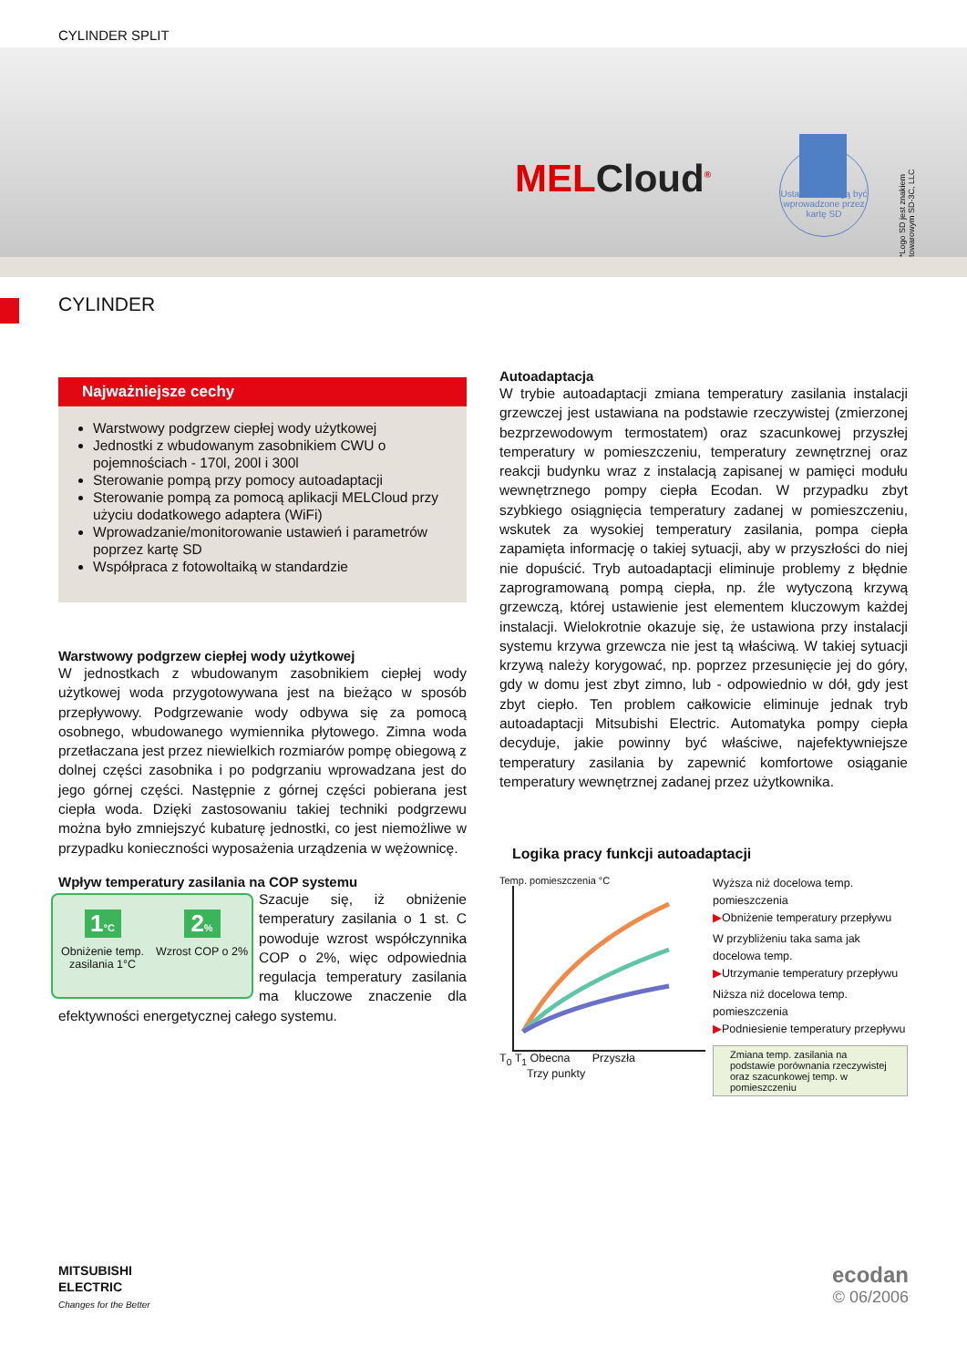CYLINDER SPLIT
MELCloud<sup>®</sup>
Ustawienia mogą być wprowadzone przez kartę SD
*Logo SD jest znakiem towarowym SD-3C, LLC
CYLINDER
Najważniejsze cechy
Warstwowy podgrzew ciepłej wody użytkowej
Jednostki z wbudowanym zasobnikiem CWU o pojemnościach - 170l, 200l i 300l
Sterowanie pompą przy pomocy autoadaptacji
Sterowanie pompą za pomocą aplikacji MELCloud przy użyciu dodatkowego adaptera (WiFi)
Wprowadzanie/monitorowanie ustawień i parametrów poprzez kartę SD
Współpraca z fotowoltaiką w standardzie
Warstwowy podgrzew ciepłej wody użytkowej
W jednostkach z wbudowanym zasobnikiem ciepłej wody użytkowej woda przygotowywana jest na bieżąco w sposób przepływowy. Podgrzewanie wody odbywa się za pomocą osobnego, wbudowanego wymiennika płytowego. Zimna woda przetłaczana jest przez niewielkich rozmiarów pompę obiegową z dolnej części zasobnika i po podgrzaniu wprowadzana jest do jego górnej części. Następnie z górnej części pobierana jest ciepła woda. Dzięki zastosowaniu takiej techniki podgrzewu można było zmniejszyć kubaturę jednostki, co jest niemożliwe w przypadku konieczności wyposażenia urządzenia w wężownicę.
Wpływ temperatury zasilania na COP systemu
1°C
Obniżenie temp. zasilania 1°C
2%
Wzrost COP o 2%
Szacuje się, iż obniżenie temperatury zasilania o 1 st. C powoduje wzrost współczynnika COP o 2%, więc odpowiednia regulacja temperatury zasilania ma kluczowe znaczenie dla efektywności energetycznej całego systemu.
Autoadaptacja
W trybie autoadaptacji zmiana temperatury zasilania instalacji grzewczej jest ustawiana na podstawie rzeczywistej (zmierzonej bezprzewodowym termostatem) oraz szacunkowej przyszłej temperatury w pomieszczeniu, temperatury zewnętrznej oraz reakcji budynku wraz z instalacją zapisanej w pamięci modułu wewnętrznego pompy ciepła Ecodan. W przypadku zbyt szybkiego osiągnięcia temperatury zadanej w pomieszczeniu, wskutek za wysokiej temperatury zasilania, pompa ciepła zapamięta informację o takiej sytuacji, aby w przyszłości do niej nie dopuścić. Tryb autoadaptacji eliminuje problemy z błędnie zaprogramowaną pompą ciepła, np. źle wytyczoną krzywą grzewczą, której ustawienie jest elementem kluczowym każdej instalacji. Wielokrotnie okazuje się, że ustawiona przy instalacji systemu krzywa grzewcza nie jest tą właściwą. W takiej sytuacji krzywą należy korygować, np. poprzez przesunięcie jej do góry, gdy w domu jest zbyt zimno, lub - odpowiednio w dół, gdy jest zbyt ciepło. Ten problem całkowicie eliminuje jednak tryb autoadaptacji Mitsubishi Electric. Automatyka pompy ciepła decyduje, jakie powinny być właściwe, najefektywniejsze temperatury zasilania by zapewnić komfortowe osiąganie temperatury wewnętrznej zadanej przez użytkownika.
Logika pracy funkcji autoadaptacji
Temp. pomieszczenia °C
T<sub>0</sub> T<sub>1</sub> Obecna Przyszła
Trzy punkty
Wyższa niż docelowa temp. pomieszczenia
▶Obniżenie temperatury przepływu
W przybliżeniu taka sama jak docelowa temp.
▶Utrzymanie temperatury przepływu
Niższa niż docelowa temp. pomieszczenia
▶Podniesienie temperatury przepływu
Zmiana temp. zasilania na podstawie porównania rzeczywistej oraz szacunkowej temp. w pomieszczeniu
MITSUBISHI
ELECTRIC
Changes for the Better
ecodan
© 06/2006